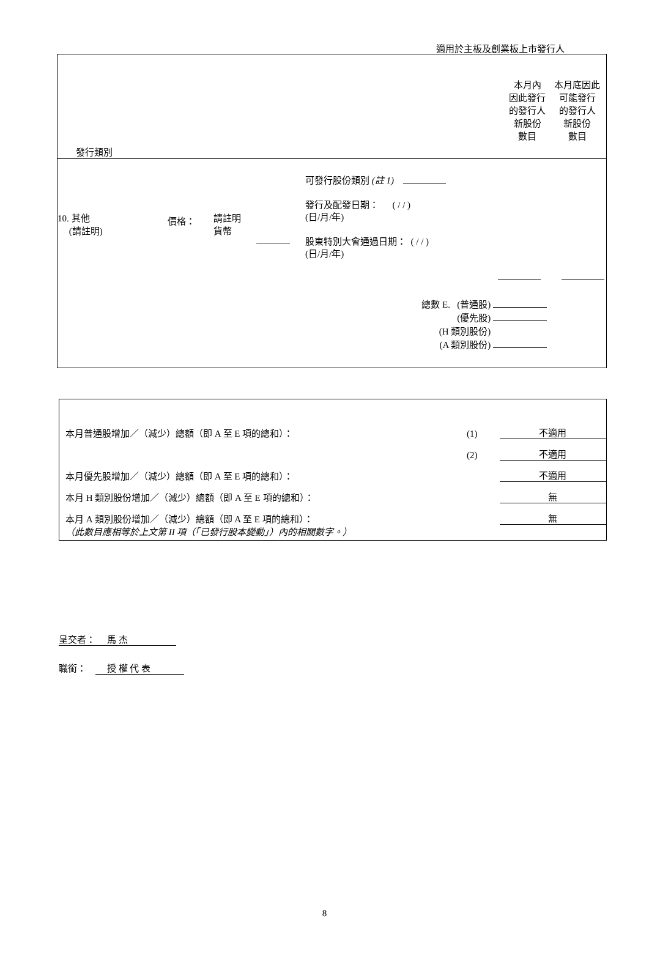適用於主板及創業板上市發行人
發行類別
本月內
因此發行
的發行人
新股份
數目
本月底因此
可能發行
的發行人
新股份
數目
10. 其他
(請註明)
價格：
請註明
貨幣
可發行股份類別 (註 1)
發行及配發日期： ( / / )
(日/月/年)
股東特別大會通過日期： ( / / )
(日/月/年)
總數 E. (普通股)
(優先股)
(H 類別股份)
(A 類別股份)
本月普通股增加／（減少）總額（即 A 至 E 項的總和）： (1) 不適用
(2) 不適用
本月優先股增加／（減少）總額（即 A 至 E 項的總和）： 不適用
本月 H 類別股份增加／（減少）總額（即 A 至 E 項的總和）： 無
本月 A 類別股份增加／（減少）總額（即 A 至 E 項的總和）： 無
（此數目應相等於上文第 II 項（「已發行股本變動」）內的相關數字。）
呈交者： 馬 杰
職銜： 授 權 代 表
8